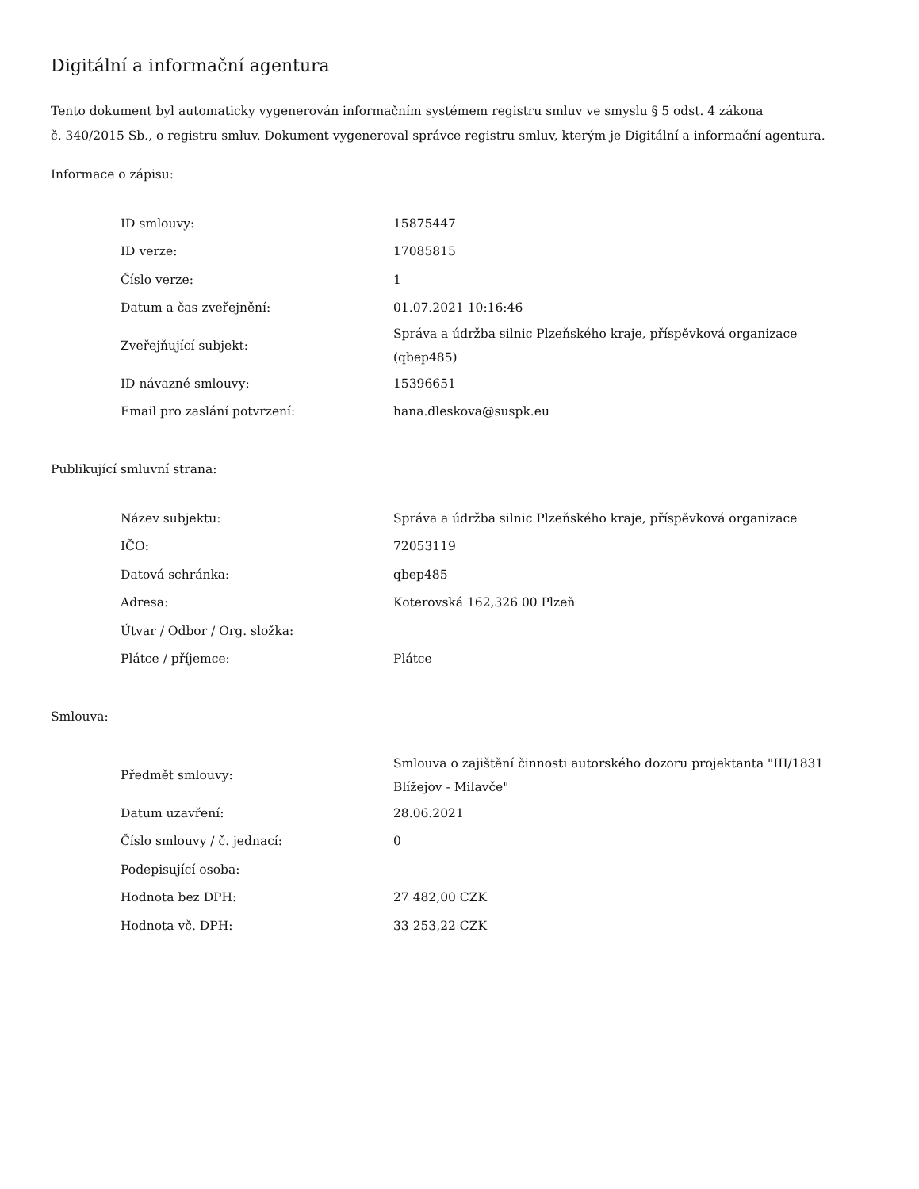Digitální a informační agentura
Tento dokument byl automaticky vygenerován informačním systémem registru smluv ve smyslu § 5 odst. 4 zákona
č. 340/2015 Sb., o registru smluv. Dokument vygeneroval správce registru smluv, kterým je Digitální a informační agentura.
Informace o zápisu:
| ID smlouvy: | 15875447 |
| ID verze: | 17085815 |
| Číslo verze: | 1 |
| Datum a čas zveřejnění: | 01.07.2021 10:16:46 |
| Zveřejňující subjekt: | Správa a údržba silnic Plzeňského kraje, příspěvková organizace (qbep485) |
| ID návazné smlouvy: | 15396651 |
| Email pro zaslání potvrzení: | hana.dleskova@suspk.eu |
Publikující smluvní strana:
| Název subjektu: | Správa a údržba silnic Plzeňského kraje, příspěvková organizace |
| IČO: | 72053119 |
| Datová schránka: | qbep485 |
| Adresa: | Koterovská 162,326 00 Plzeň |
| Útvar / Odbor / Org. složka: | |
| Plátce / příjemce: | Plátce |
Smlouva:
| Předmět smlouvy: | Smlouva o zajištění činnosti autorského dozoru projektanta "III/1831 Blížejov - Milavče" |
| Datum uzavření: | 28.06.2021 |
| Číslo smlouvy / č. jednací: | 0 |
| Podepisující osoba: | |
| Hodnota bez DPH: | 27 482,00 CZK |
| Hodnota vč. DPH: | 33 253,22 CZK |